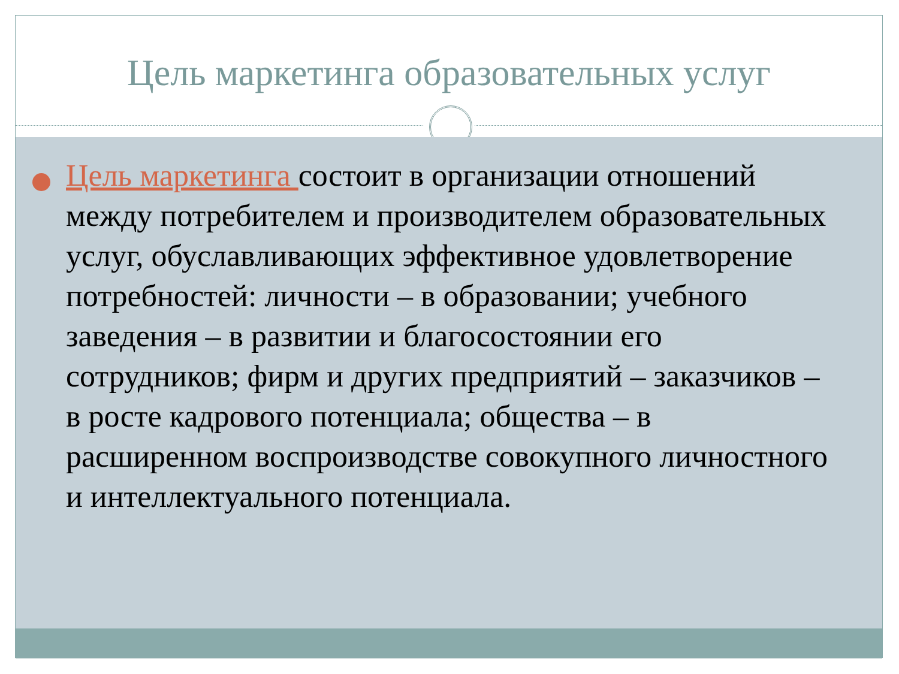Цель маркетинга образовательных услуг
Цель маркетинга состоит в организации отношений между потребителем и производителем образовательных услуг, обуславливающих эффективное удовлетворение потребностей: личности – в образовании; учебного заведения – в развитии и благосостоянии его сотрудников; фирм и других предприятий – заказчиков – в росте кадрового потенциала; общества – в расширенном воспроизводстве совокупного личностного и интеллектуального потенциала.